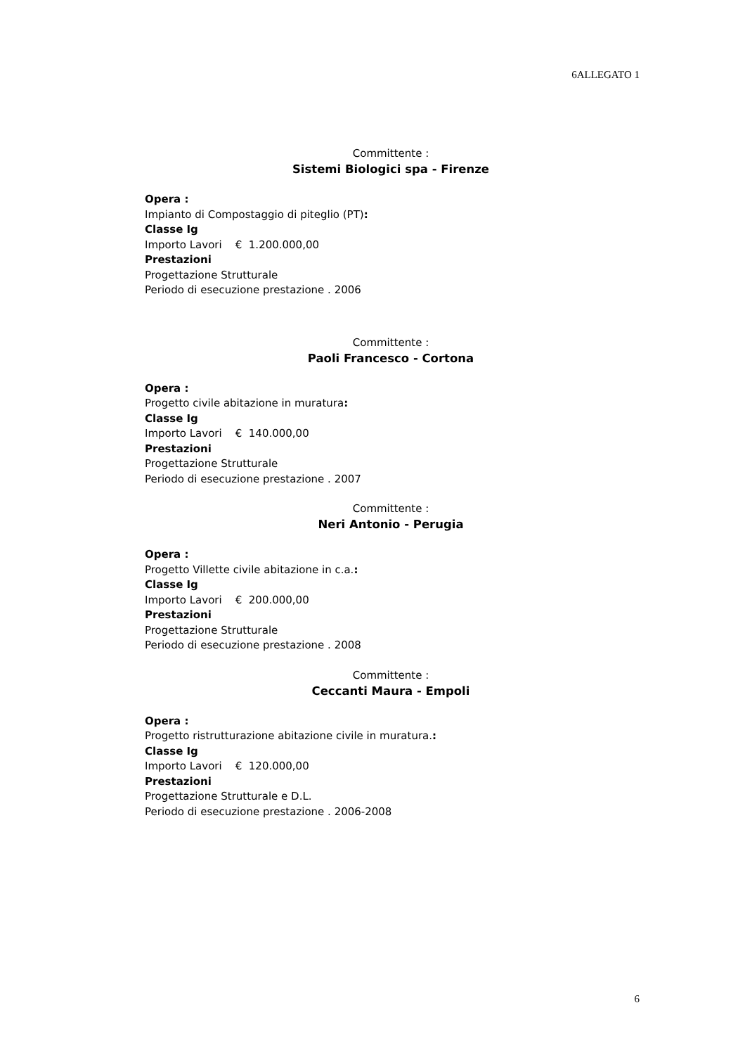6ALLEGATO 1
Committente :
Sistemi Biologici spa - Firenze
Opera :
Impianto di Compostaggio di piteglio (PT):
Classe Ig
Importo Lavori € 1.200.000,00
Prestazioni
Progettazione Strutturale
Periodo di esecuzione prestazione . 2006
Committente :
Paoli Francesco - Cortona
Opera :
Progetto civile abitazione in muratura:
Classe Ig
Importo Lavori € 140.000,00
Prestazioni
Progettazione Strutturale
Periodo di esecuzione prestazione . 2007
Committente :
Neri Antonio - Perugia
Opera :
Progetto Villette civile abitazione in c.a.:
Classe Ig
Importo Lavori € 200.000,00
Prestazioni
Progettazione Strutturale
Periodo di esecuzione prestazione . 2008
Committente :
Ceccanti Maura - Empoli
Opera :
Progetto ristrutturazione abitazione civile in muratura.:
Classe Ig
Importo Lavori € 120.000,00
Prestazioni
Progettazione Strutturale e D.L.
Periodo di esecuzione prestazione . 2006-2008
6